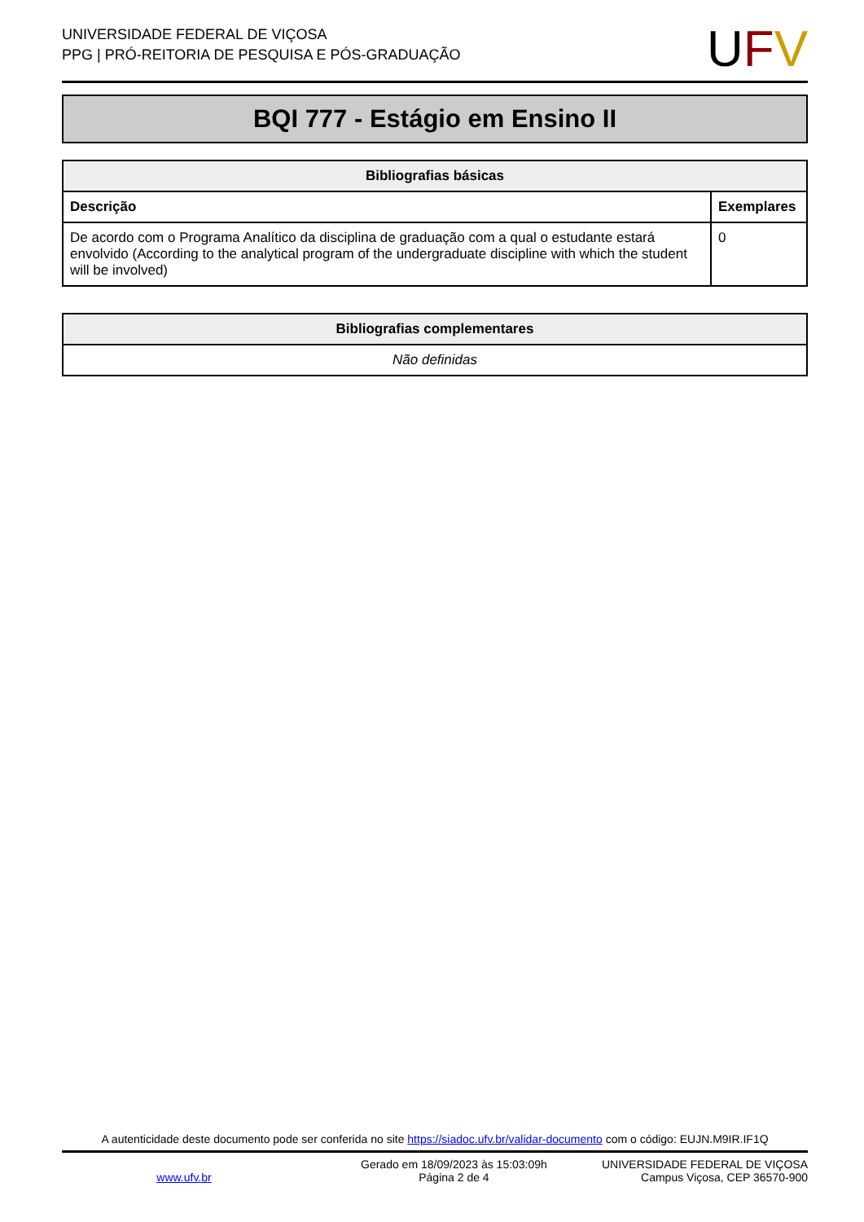UNIVERSIDADE FEDERAL DE VIÇOSA
PPG | PRÓ-REITORIA DE PESQUISA E PÓS-GRADUAÇÃO
UFV
BQI 777 - Estágio em Ensino II
| Bibliografias básicas | |
| --- | --- |
| Descrição | Exemplares |
| De acordo com o Programa Analítico da disciplina de graduação com a qual o estudante estará envolvido (According to the analytical program of the undergraduate discipline with which the student will be involved) | 0 |
| Bibliografias complementares |
| --- |
| Não definidas |
A autenticidade deste documento pode ser conferida no site https://siadoc.ufv.br/validar-documento com o código: EUJN.M9IR.IF1Q
www.ufv.br
Gerado em 18/09/2023 às 15:03:09h
Página 2 de 4
UNIVERSIDADE FEDERAL DE VIÇOSA
Campus Viçosa, CEP 36570-900